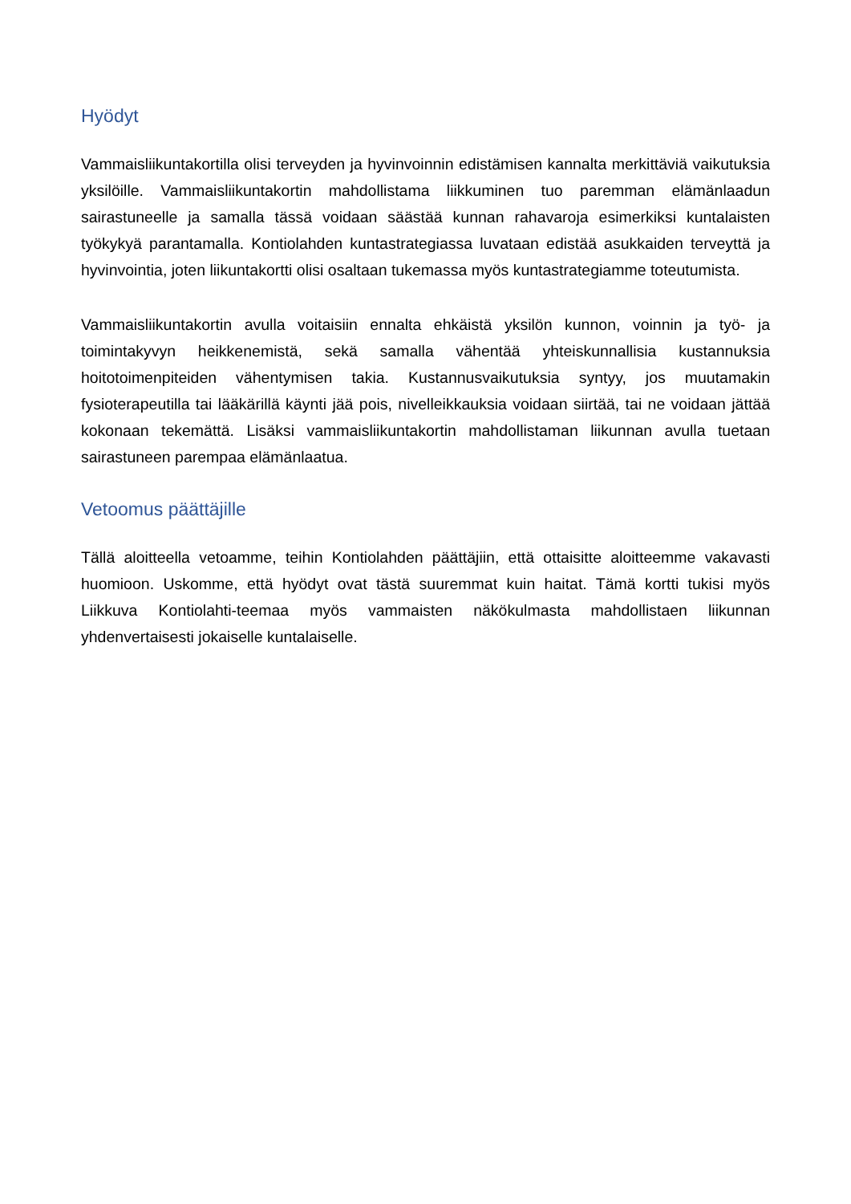Hyödyt
Vammaisliikuntakortilla olisi terveyden ja hyvinvoinnin edistämisen kannalta merkittäviä vaikutuksia yksilöille. Vammaisliikuntakortin mahdollistama liikkuminen tuo paremman elämänlaadun sairastuneelle ja samalla tässä voidaan säästää kunnan rahavaroja esimerkiksi kuntalaisten työkykyä parantamalla. Kontiolahden kuntastrategiassa luvataan edistää asukkaiden terveyttä ja hyvinvointia, joten liikuntakortti olisi osaltaan tukemassa myös kuntastrategiamme toteutumista.
Vammaisliikuntakortin avulla voitaisiin ennalta ehkäistä yksilön kunnon, voinnin ja työ- ja toimintakyvyn heikkenemistä, sekä samalla vähentää yhteiskunnallisia kustannuksia hoitotoimenpiteiden vähentymisen takia. Kustannusvaikutuksia syntyy, jos muutamakin fysioterapeutilla tai lääkärillä käynti jää pois, nivelleikkauksia voidaan siirtää, tai ne voidaan jättää kokonaan tekemättä. Lisäksi vammaisliikuntakortin mahdollistaman liikunnan avulla tuetaan sairastuneen parempaa elämänlaatua.
Vetoomus päättäjille
Tällä aloitteella vetoamme, teihin Kontiolahden päättäjiin, että ottaisitte aloitteemme vakavasti huomioon. Uskomme, että hyödyt ovat tästä suuremmat kuin haitat. Tämä kortti tukisi myös Liikkuva Kontiolahti-teemaa myös vammaisten näkökulmasta mahdollistaen liikunnan yhdenvertaisesti jokaiselle kuntalaiselle.